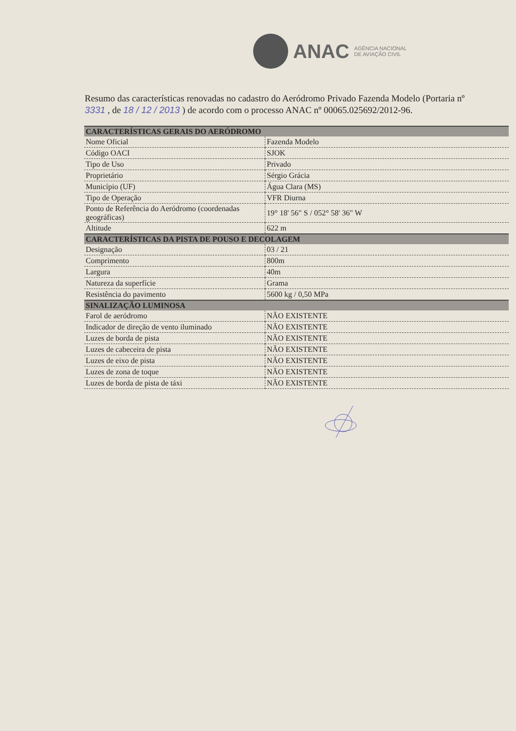ANAC AGÊNCIA NACIONAL
DE AVIAÇÃO CIVIL
Resumo das características renovadas no cadastro do Aeródromo Privado Fazenda Modelo (Portaria nº 3331 , de 18 / 12 / 2013 ) de acordo com o processo ANAC nº 00065.025692/2012-96.
| CARACTERÍSTICAS GERAIS DO AERÓDROMO | |
| --- | --- |
| Nome Oficial | Fazenda Modelo |
| Código OACI | SJOK |
| Tipo de Uso | Privado |
| Proprietário | Sérgio Grácia |
| Município (UF) | Água Clara (MS) |
| Tipo de Operação | VFR Diurna |
| Ponto de Referência do Aeródromo (coordenadas geográficas) | 19° 18' 56" S / 052° 58' 36" W |
| Altitude | 622 m |
| CARACTERÍSTICAS DA PISTA DE POUSO E DECOLAGEM | |
| Designação | 03 / 21 |
| Comprimento | 800m |
| Largura | 40m |
| Natureza da superfície | Grama |
| Resistência do pavimento | 5600 kg / 0,50 MPa |
| SINALIZAÇÃO LUMINOSA | |
| Farol de aeródromo | NÃO EXISTENTE |
| Indicador de direção de vento iluminado | NÃO EXISTENTE |
| Luzes de borda de pista | NÃO EXISTENTE |
| Luzes de cabeceira de pista | NÃO EXISTENTE |
| Luzes de eixo de pista | NÃO EXISTENTE |
| Luzes de zona de toque | NÃO EXISTENTE |
| Luzes de borda de pista de táxi | NÃO EXISTENTE |